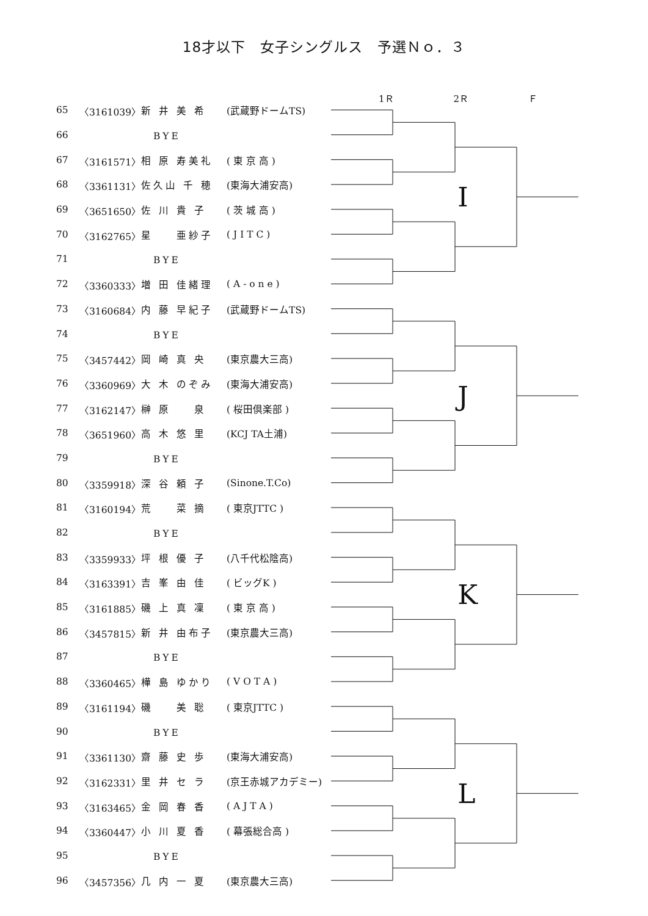18才以下　女子シングルス　予選Ｎｏ．３
1Ｒ 2Ｒ Ｆ
| 65 | 〈3161039〉 | 新 井 美 希 | (武蔵野ドームTS) | | I |
| 66 | | BYE | | | |
| 67 | 〈3161571〉 | 相 原 寿美礼 | ( 東 京 高 ) | | |
| 68 | 〈3361131〉 | 佐久山 千 穂 | (東海大浦安高) | | |
| 69 | 〈3651650〉 | 佐 川 貴 子 | ( 茨 城 高 ) | | |
| 70 | 〈3162765〉 | 星 亜紗子 | ( J I T C ) | | |
| 71 | | BYE | | | |
| 72 | 〈3360333〉 | 増 田 佳緒理 | ( A - o n e ) | | |
| 73 | 〈3160684〉 | 内 藤 早紀子 | (武蔵野ドームTS) | | J |
| 74 | | BYE | | | |
| 75 | 〈3457442〉 | 岡 崎 真 央 | (東京農大三高) | | |
| 76 | 〈3360969〉 | 大 木 のぞみ | (東海大浦安高) | | |
| 77 | 〈3162147〉 | 榊 原 泉 | ( 桜田倶楽部 ) | | |
| 78 | 〈3651960〉 | 高 木 悠 里 | (KCJ TA土浦) | | |
| 79 | | BYE | | | |
| 80 | 〈3359918〉 | 深 谷 頼 子 | (Sinone.T.Co) | | |
| 81 | 〈3160194〉 | 荒 菜 摘 | ( 東京JTTC ) | | K |
| 82 | | BYE | | | |
| 83 | 〈3359933〉 | 坪 根 優 子 | (八千代松陰高) | | |
| 84 | 〈3163391〉 | 吉 峯 由 佳 | ( ビッグK ) | | |
| 85 | 〈3161885〉 | 磯 上 真 凜 | ( 東 京 高 ) | | |
| 86 | 〈3457815〉 | 新 井 由布子 | (東京農大三高) | | |
| 87 | | BYE | | | |
| 88 | 〈3360465〉 | 樺 島 ゆかり | ( V O T A ) | | |
| 89 | 〈3161194〉 | 磯 美 聡 | ( 東京JTTC ) | | L |
| 90 | | BYE | | | |
| 91 | 〈3361130〉 | 齋 藤 史 歩 | (東海大浦安高) | | |
| 92 | 〈3162331〉 | 里 井 セ ラ | (京王赤城アカデミー) | | |
| 93 | 〈3163465〉 | 金 岡 春 香 | ( A J T A ) | | |
| 94 | 〈3360447〉 | 小 川 夏 香 | ( 幕張総合高 ) | | |
| 95 | | BYE | | | |
| 96 | 〈3457356〉 | 几 内 一 夏 | (東京農大三高) | | |